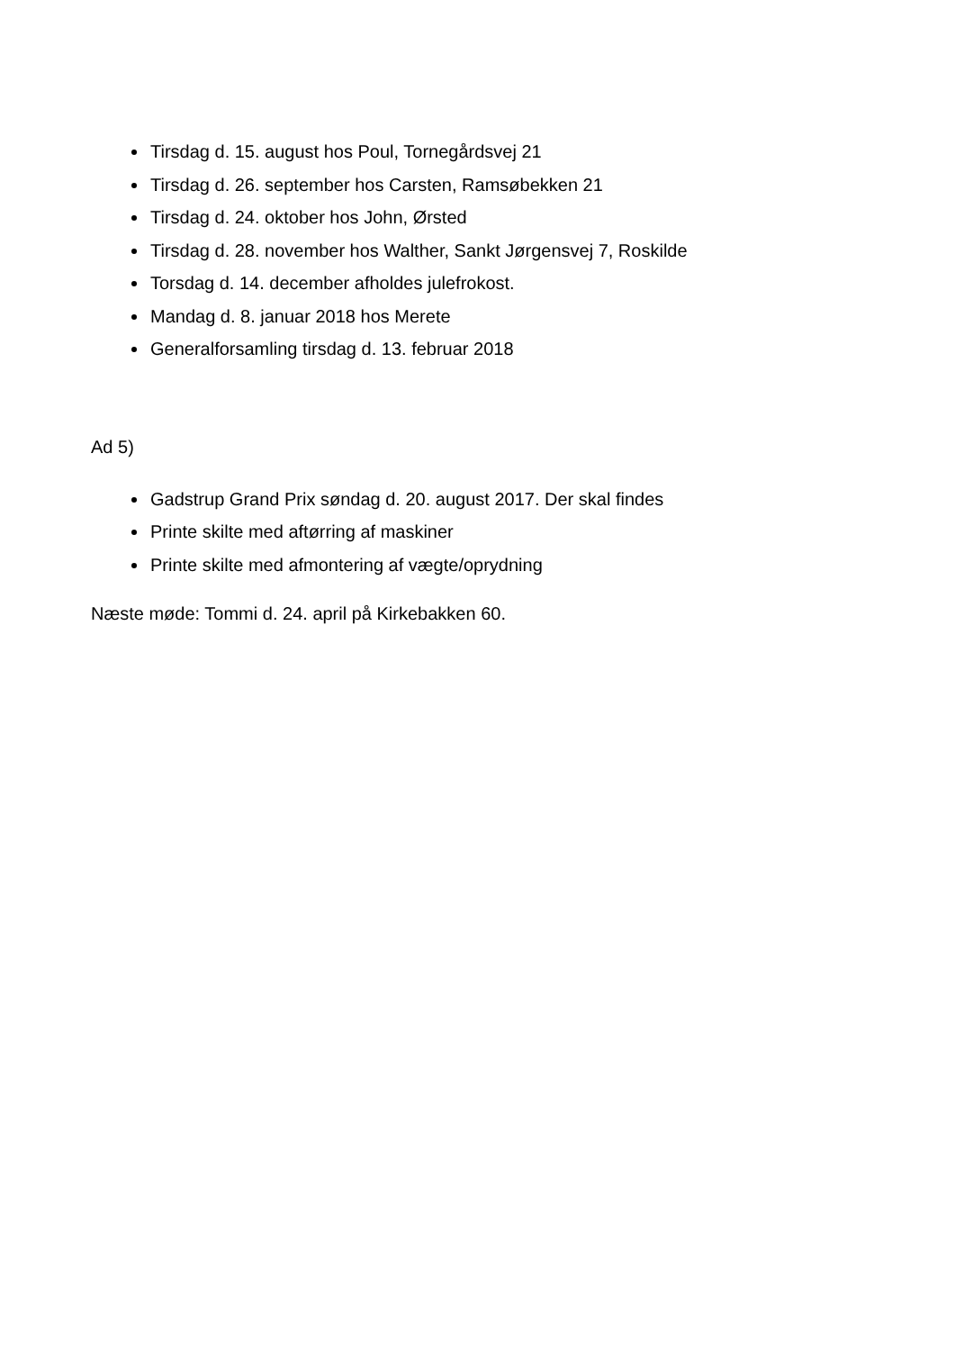Tirsdag d. 15. august hos Poul, Tornegårdsvej 21
Tirsdag d. 26. september hos Carsten, Ramsøbekken 21
Tirsdag d. 24. oktober hos John, Ørsted
Tirsdag d. 28. november hos Walther, Sankt Jørgensvej 7, Roskilde
Torsdag d. 14. december afholdes julefrokost.
Mandag d. 8. januar 2018 hos Merete
Generalforsamling tirsdag d. 13. februar 2018
Ad 5)
Gadstrup Grand Prix søndag d. 20. august 2017. Der skal findes
Printe skilte med aftørring af maskiner
Printe skilte med afmontering af vægte/oprydning
Næste møde: Tommi d. 24. april på Kirkebakken 60.